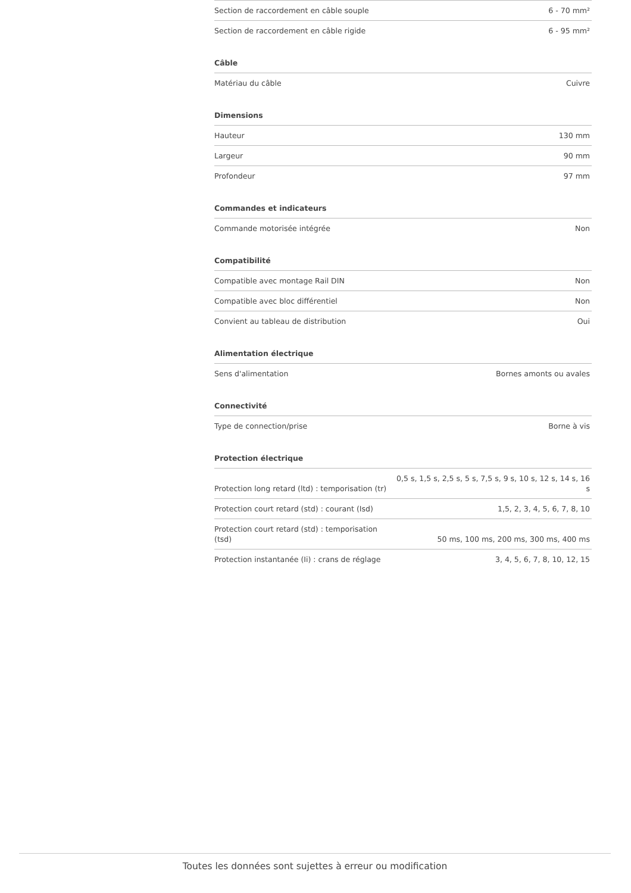| Section de raccordement en câble souple | 6 - 70 mm² |
| Section de raccordement en câble rigide | 6 - 95 mm² |
Câble
| Matériau du câble | Cuivre |
Dimensions
| Hauteur | 130 mm |
| Largeur | 90 mm |
| Profondeur | 97 mm |
Commandes et indicateurs
| Commande motorisée intégrée | Non |
Compatibilité
| Compatible avec montage Rail DIN | Non |
| Compatible avec bloc différentiel | Non |
| Convient au tableau de distribution | Oui |
Alimentation électrique
| Sens d'alimentation | Bornes amonts ou avales |
Connectivité
| Type de connection/prise | Borne à vis |
Protection électrique
| Protection long retard (ltd) : temporisation (tr) | 0,5 s, 1,5 s, 2,5 s, 5 s, 7,5 s, 9 s, 10 s, 12 s, 14 s, 16 s |
| Protection court retard (std) : courant (Isd) | 1,5, 2, 3, 4, 5, 6, 7, 8, 10 |
| Protection court retard (std) : temporisation (tsd) | 50 ms, 100 ms, 200 ms, 300 ms, 400 ms |
| Protection instantanée (Ii) : crans de réglage | 3, 4, 5, 6, 7, 8, 10, 12, 15 |
Toutes les données sont sujettes à erreur ou modification